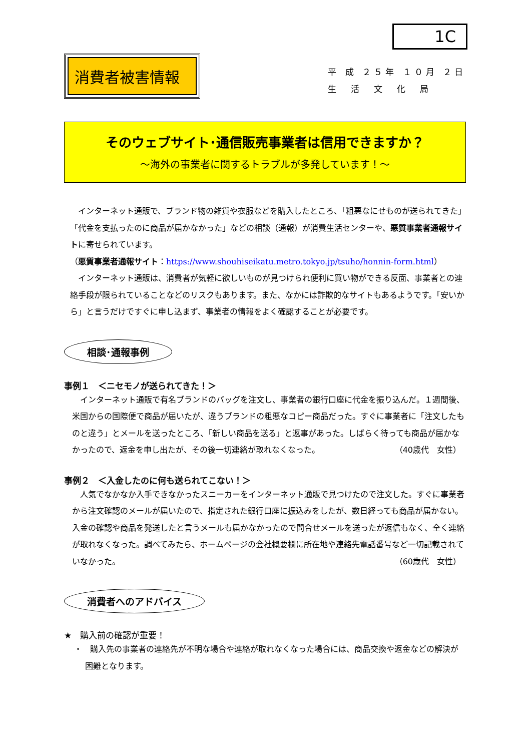1C
消費者被害情報
平 成 ２５年 １０月 ２日
生　活　文　化　局
そのウェブサイト･通信販売事業者は信用できますか？
～海外の事業者に関するトラブルが多発しています！～
インターネット通販で、ブランド物の雑貨や衣服などを購入したところ、「粗悪なにせものが送られてきた」「代金を支払ったのに商品が届かなかった」などの相談（通報）が消費生活センターや、悪質事業者通報サイトに寄せられています。
（悪質事業者通報サイト：https://www.shouhiseikatu.metro.tokyo.jp/tsuho/honnin-form.html）
インターネット通販は、消費者が気軽に欲しいものが見つけられ便利に買い物ができる反面、事業者との連絡手段が限られていることなどのリスクもあります。また、なかには詐欺的なサイトもあるようです。「安いから」と言うだけですぐに申し込まず、事業者の情報をよく確認することが必要です。
相談･通報事例
事例１　＜ニセモノが送られてきた！＞
インターネット通販で有名ブランドのバッグを注文し、事業者の銀行口座に代金を振り込んだ。１週間後、米国からの国際便で商品が届いたが、違うブランドの粗悪なコピー商品だった。すぐに事業者に「注文したものと違う」とメールを送ったところ、「新しい商品を送る」と返事があった。しばらく待っても商品が届かなかったので、返金を申し出たが、その後一切連絡が取れなくなった。 （40歳代　女性）
事例２　＜入金したのに何も送られてこない！＞
人気でなかなか入手できなかったスニーカーをインターネット通販で見つけたので注文した。すぐに事業者から注文確認のメールが届いたので、指定された銀行口座に振込みをしたが、数日経っても商品が届かない。入金の確認や商品を発送したと言うメールも届かなかったので問合せメールを送ったが返信もなく、全く連絡が取れなくなった。調べてみたら、ホームページの会社概要欄に所在地や連絡先電話番号など一切記載されていなかった。 （60歳代　女性）
消費者へのアドバイス
★　購入前の確認が重要！
・　購入先の事業者の連絡先が不明な場合や連絡が取れなくなった場合には、商品交換や返金などの解決が困難となります。